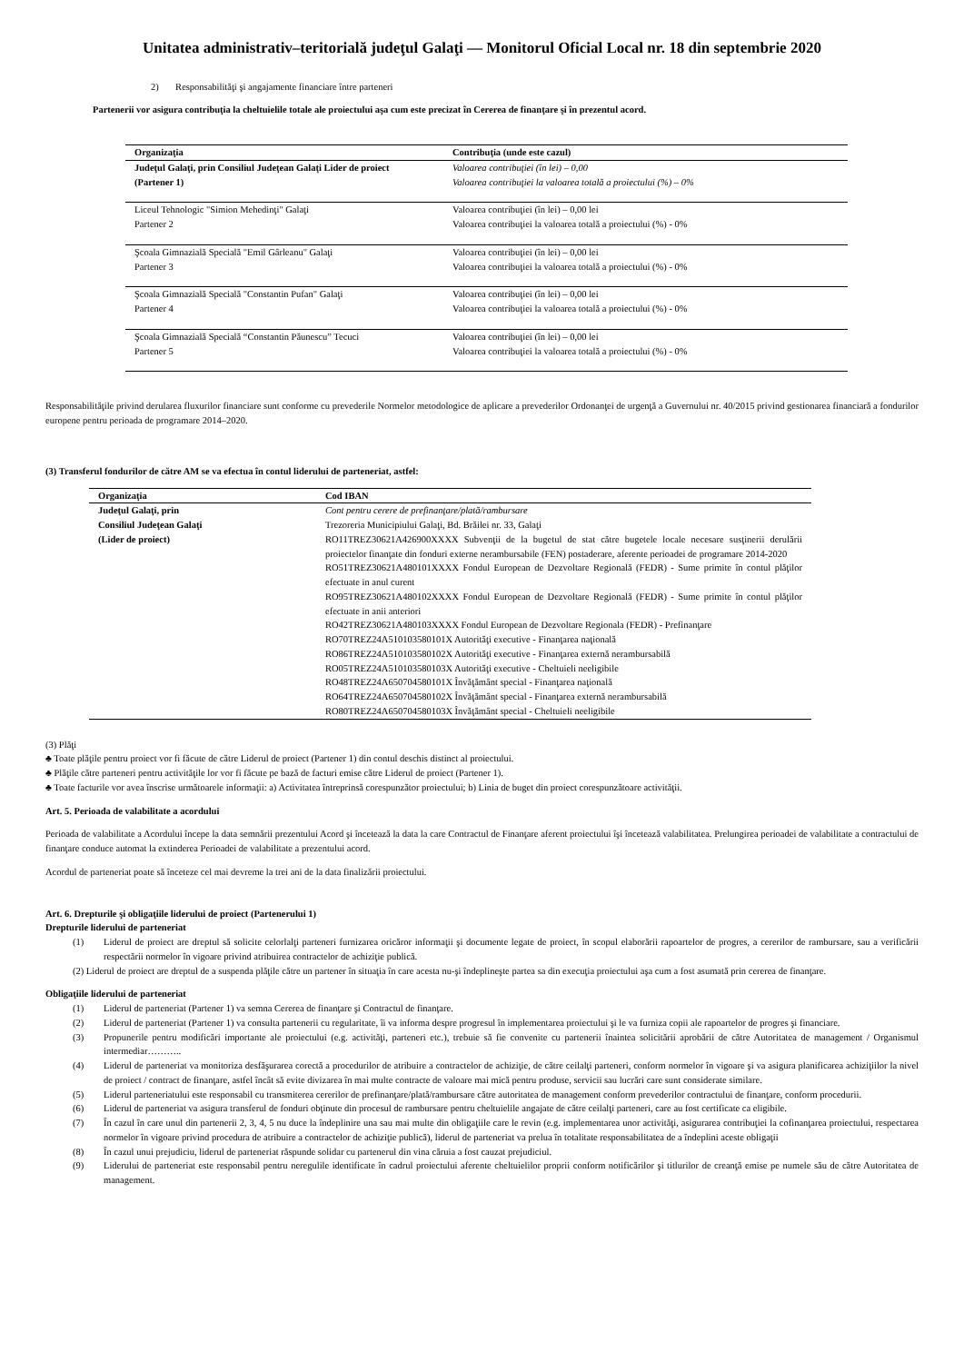Unitatea administrativ–teritorială judeţul Galaţi — Monitorul Oficial Local nr. 18 din septembrie 2020
2) Responsabilităţi şi angajamente financiare între parteneri
Partenerii vor asigura contribuţia la cheltuielile totale ale proiectului aşa cum este precizat în Cererea de finanţare şi în prezentul acord.
| Organizaţia | Contribuţia (unde este cazul) |
| --- | --- |
| Judeţul Galaţi, prin Consiliul Judeţean Galaţi Lider de proiect (Partener 1) | Valoarea contribuţiei (în lei) – 0,00 Valoarea contribuţiei la valoarea totală a proiectului (%) – 0% |
| Liceul Tehnologic "Simion Mehedinţi" Galaţi Partener 2 | Valoarea contribuţiei (în lei) – 0,00 lei Valoarea contribuţiei la valoarea totală a proiectului (%) - 0% |
| Şcoala Gimnazială Specială "Emil Gârleanu" Galaţi Partener 3 | Valoarea contribuţiei (în lei) – 0,00 lei Valoarea contribuţiei la valoarea totală a proiectului (%) - 0% |
| Şcoala Gimnazială Specială "Constantin Pufan" Galaţi Partener 4 | Valoarea contribuţiei (în lei) – 0,00 lei Valoarea contribuţiei la valoarea totală a proiectului (%) - 0% |
| Şcoala Gimnazială Specială “Constantin Păunescu” Tecuci Partener 5 | Valoarea contribuţiei (în lei) – 0,00 lei Valoarea contribuţiei la valoarea totală a proiectului (%) - 0% |
Responsabilităţile privind derularea fluxurilor financiare sunt conforme cu prevederile Normelor metodologice de aplicare a prevederilor Ordonanţei de urgenţă a Guvernului nr. 40/2015 privind gestionarea financiară a fondurilor europene pentru perioada de programare 2014–2020.
(3) Transferul fondurilor de către AM se va efectua în contul liderului de parteneriat, astfel:
| Organizaţia | Cod IBAN |
| --- | --- |
| Judeţul Galaţi, prin Consiliul Judeţean Galaţi (Lider de proiect) | Cont pentru cerere de prefinanţare/plată/rambursare Trezoreria Municipiului Galaţi, Bd. Brăilei nr. 33, Galaţi RO11TREZ30621A426900XXXX Subvenţii de la bugetul de stat către bugetele locale necesare susţinerii derulării proiectelor finanţate din fonduri externe nerambursabile (FEN) postaderare, aferente perioadei de programare 2014-2020 RO51TREZ30621A480101XXXX Fondul European de Dezvoltare Regională (FEDR) - Sume primite în contul plăţilor efectuate in anul curent RO95TREZ30621A480102XXXX Fondul European de Dezvoltare Regională (FEDR) - Sume primite în contul plăţilor efectuate in anii anteriori RO42TREZ30621A480103XXXX Fondul European de Dezvoltare Regionala (FEDR) - Prefinanţare RO70TREZ24A510103580101X Autorităţi executive - Finanţarea naţională RO86TREZ24A510103580102X Autorităţi executive - Finanţarea externă nerambursabilă RO05TREZ24A510103580103X Autorităţi executive - Cheltuieli neeligibile RO48TREZ24A650704580101X Învăţământ special - Finanţarea naţională RO64TREZ24A650704580102X Învăţământ special - Finanţarea externă nerambursabilă RO80TREZ24A650704580103X Învăţământ special - Cheltuieli neeligibile |
(3) Plăţi
♣ Toate plăţile pentru proiect vor fi făcute de către Liderul de proiect (Partener 1) din contul deschis distinct al proiectului.
♣ Plăţile către parteneri pentru activităţile lor vor fi făcute pe bază de facturi emise către Liderul de proiect (Partener 1).
♣ Toate facturile vor avea înscrise următoarele informaţii: a) Activitatea întreprinsă corespunzător proiectului; b) Linia de buget din proiect corespunzătoare activităţii.
Art. 5. Perioada de valabilitate a acordului
Perioada de valabilitate a Acordului începe la data semnării prezentului Acord şi încetează la data la care Contractul de Finanţare aferent proiectului îşi încetează valabilitatea. Prelungirea perioadei de valabilitate a contractului de finanţare conduce automat la extinderea Perioadei de valabilitate a prezentului acord.
Acordul de parteneriat poate să înceteze cel mai devreme la trei ani de la data finalizării proiectului.
Art. 6. Drepturile şi obligaţiile liderului de proiect (Partenerului 1)
Drepturile liderului de parteneriat
(1) Liderul de proiect are dreptul să solicite celorlalţi parteneri furnizarea oricăror informaţii şi documente legate de proiect, în scopul elaborării rapoartelor de progres, a cererilor de rambursare, sau a verificării respectării normelor în vigoare privind atribuirea contractelor de achiziţie publică.
(2) Liderul de proiect are dreptul de a suspenda plăţile către un partener în situaţia în care acesta nu-şi îndeplineşte partea sa din execuţia proiectului aşa cum a fost asumată prin cererea de finanţare.
Obligaţiile liderului de parteneriat
(1) Liderul de parteneriat (Partener 1) va semna Cererea de finanţare şi Contractul de finanţare.
(2) Liderul de parteneriat (Partener 1) va consulta partenerii cu regularitate, îi va informa despre progresul în implementarea proiectului şi le va furniza copii ale rapoartelor de progres şi financiare.
(3) Propunerile pentru modificări importante ale proiectului (e.g. activităţi, parteneri etc.), trebuie să fie convenite cu partenerii înaintea solicitării aprobării de către Autoritatea de management / Organismul intermediar………..
(4) Liderul de parteneriat va monitoriza desfăşurarea corectă a procedurilor de atribuire a contractelor de achiziţie, de către ceilalţi parteneri, conform normelor în vigoare şi va asigura planificarea achiziţiilor la nivel de proiect / contract de finanţare, astfel încât să evite divizarea în mai multe contracte de valoare mai mică pentru produse, servicii sau lucrări care sunt considerate similare.
(5) Liderul parteneriatului este responsabil cu transmiterea cererilor de prefinanţare/plată/rambursare către autoritatea de management conform prevederilor contractului de finanţare, conform procedurii.
(6) Liderul de parteneriat va asigura transferul de fonduri obţinute din procesul de rambursare pentru cheltuielile angajate de către ceilalţi parteneri, care au fost certificate ca eligibile.
(7) În cazul în care unul din partenerii 2, 3, 4, 5 nu duce la îndeplinire una sau mai multe din obligaţiile care le revin (e.g. implementarea unor activităţi, asigurarea contribuţiei la cofinanţarea proiectului, respectarea normelor în vigoare privind procedura de atribuire a contractelor de achiziţie publică), liderul de parteneriat va prelua în totalitate responsabilitatea de a îndeplini aceste obligaţii
(8) În cazul unui prejudiciu, liderul de parteneriat răspunde solidar cu partenerul din vina căruia a fost cauzat prejudiciul.
(9) Liderului de parteneriat este responsabil pentru neregulile identificate în cadrul proiectului aferente cheltuielilor proprii conform notificărilor şi titlurilor de creanţă emise pe numele său de către Autoritatea de management.